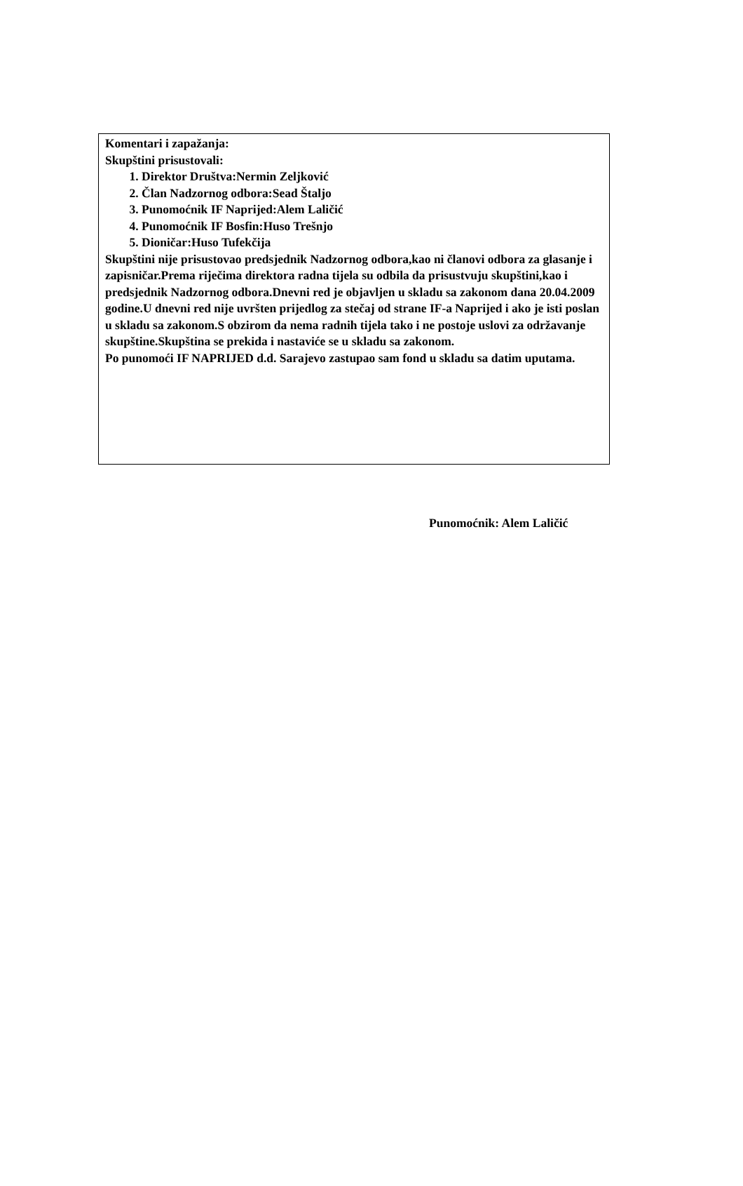Komentari i zapažanja:
Skupštini prisustovali:
1. Direktor Društva:Nermin Zeljković
2. Član Nadzornog odbora:Sead Štaljo
3. Punomoćnik IF Naprijed:Alem Laličić
4. Punomoćnik IF Bosfin:Huso Trešnjo
5. Dioničar:Huso Tufekčija
Skupštini nije prisustovao predsjednik Nadzornog odbora,kao ni članovi odbora za glasanje i zapisničar.Prema riječima direktora radna tijela su odbila da prisustvuju skupštini,kao i predsjednik Nadzornog odbora.Dnevni red je objavljen u skladu sa zakonom dana 20.04.2009 godine.U dnevni red nije uvršten prijedlog za stečaj od strane IF-a Naprijed i ako je isti poslan u skladu sa zakonom.S obzirom da nema radnih tijela tako i ne postoje uslovi za održavanje skupštine.Skupština se prekida i nastaviće se u skladu sa zakonom.
Po punomoći IF NAPRIJED d.d. Sarajevo zastupao sam fond u skladu sa datim uputama.
Punomoćnik: Alem Laličić